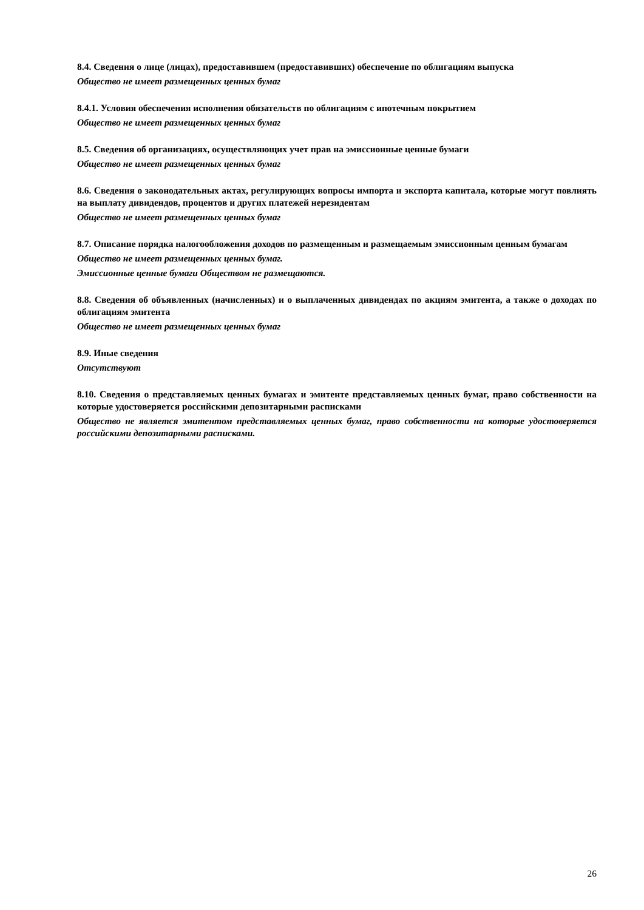8.4. Сведения о лице (лицах), предоставившем (предоставивших) обеспечение по облигациям выпуска
Общество не имеет размещенных ценных бумаг
8.4.1. Условия обеспечения исполнения обязательств по облигациям с ипотечным покрытием
Общество не имеет размещенных ценных бумаг
8.5. Сведения об организациях, осуществляющих учет прав на эмиссионные ценные бумаги
Общество не имеет размещенных ценных бумаг
8.6. Сведения о законодательных актах, регулирующих вопросы импорта и экспорта капитала, которые могут повлиять на выплату дивидендов, процентов и других платежей нерезидентам
Общество не имеет размещенных ценных бумаг
8.7. Описание порядка налогообложения доходов по размещенным и размещаемым эмиссионным ценным бумагам
Общество не имеет размещенных ценных бумаг.
Эмиссионные ценные бумаги Обществом не размещаются.
8.8. Сведения об объявленных (начисленных) и о выплаченных дивидендах по акциям эмитента, а также о доходах по облигациям эмитента
Общество не имеет размещенных ценных бумаг
8.9. Иные сведения
Отсутствуют
8.10. Сведения о представляемых ценных бумагах и эмитенте представляемых ценных бумаг, право собственности на которые удостоверяется российскими депозитарными расписками
Общество не является эмитентом представляемых ценных бумаг, право собственности на которые удостоверяется российскими депозитарными расписками.
26